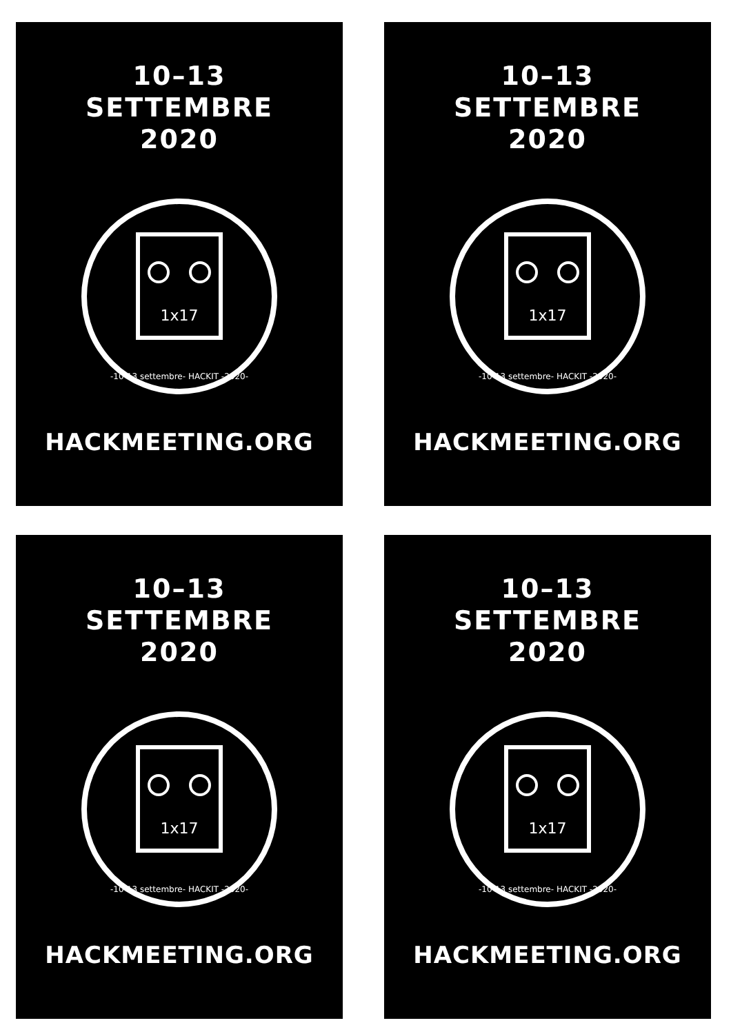10–13
SETTEMBRE
2020
1x17
-10-13 settembre- HACKIT -2020-
HACKMEETING.ORG
10–13
SETTEMBRE
2020
1x17
-10-13 settembre- HACKIT -2020-
HACKMEETING.ORG
10–13
SETTEMBRE
2020
1x17
-10-13 settembre- HACKIT -2020-
HACKMEETING.ORG
10–13
SETTEMBRE
2020
1x17
-10-13 settembre- HACKIT -2020-
HACKMEETING.ORG